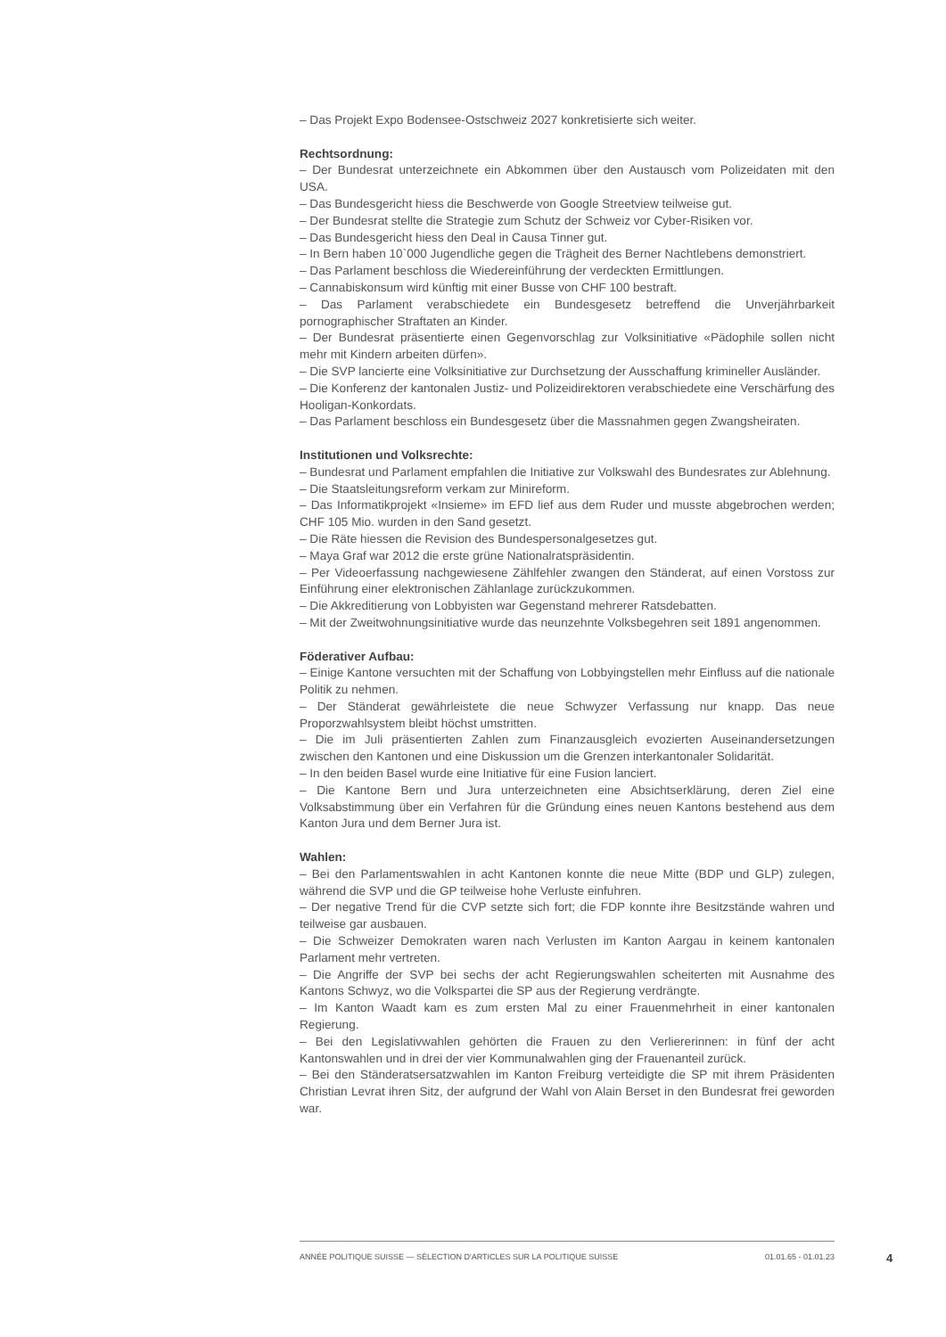– Das Projekt Expo Bodensee-Ostschweiz 2027 konkretisierte sich weiter.
Rechtsordnung:
– Der Bundesrat unterzeichnete ein Abkommen über den Austausch vom Polizeidaten mit den USA.
– Das Bundesgericht hiess die Beschwerde von Google Streetview teilweise gut.
– Der Bundesrat stellte die Strategie zum Schutz der Schweiz vor Cyber-Risiken vor.
– Das Bundesgericht hiess den Deal in Causa Tinner gut.
– In Bern haben 10`000 Jugendliche gegen die Trägheit des Berner Nachtlebens demonstriert.
– Das Parlament beschloss die Wiedereinführung der verdeckten Ermittlungen.
– Cannabiskonsum wird künftig mit einer Busse von CHF 100 bestraft.
– Das Parlament verabschiedete ein Bundesgesetz betreffend die Unverjährbarkeit pornographischer Straftaten an Kinder.
– Der Bundesrat präsentierte einen Gegenvorschlag zur Volksinitiative «Pädophile sollen nicht mehr mit Kindern arbeiten dürfen».
– Die SVP lancierte eine Volksinitiative zur Durchsetzung der Ausschaffung krimineller Ausländer.
– Die Konferenz der kantonalen Justiz- und Polizeidirektoren verabschiedete eine Verschärfung des Hooligan-Konkordats.
– Das Parlament beschloss ein Bundesgesetz über die Massnahmen gegen Zwangsheiraten.
Institutionen und Volksrechte:
– Bundesrat und Parlament empfahlen die Initiative zur Volkswahl des Bundesrates zur Ablehnung.
– Die Staatsleitungsreform verkam zur Minireform.
– Das Informatikprojekt «Insieme» im EFD lief aus dem Ruder und musste abgebrochen werden; CHF 105 Mio. wurden in den Sand gesetzt.
– Die Räte hiessen die Revision des Bundespersonalgesetzes gut.
– Maya Graf war 2012 die erste grüne Nationalratspräsidentin.
– Per Videoerfassung nachgewiesene Zählfehler zwangen den Ständerat, auf einen Vorstoss zur Einführung einer elektronischen Zählanlage zurückzukommen.
– Die Akkreditierung von Lobbyisten war Gegenstand mehrerer Ratsdebatten.
– Mit der Zweitwohnungsinitiative wurde das neunzehnte Volksbegehren seit 1891 angenommen.
Föderativer Aufbau:
– Einige Kantone versuchten mit der Schaffung von Lobbyingstellen mehr Einfluss auf die nationale Politik zu nehmen.
– Der Ständerat gewährleistete die neue Schwyzer Verfassung nur knapp. Das neue Proporzwahlsystem bleibt höchst umstritten.
– Die im Juli präsentierten Zahlen zum Finanzausgleich evozierten Auseinandersetzungen zwischen den Kantonen und eine Diskussion um die Grenzen interkantonaler Solidarität.
– In den beiden Basel wurde eine Initiative für eine Fusion lanciert.
– Die Kantone Bern und Jura unterzeichneten eine Absichtserklärung, deren Ziel eine Volksabstimmung über ein Verfahren für die Gründung eines neuen Kantons bestehend aus dem Kanton Jura und dem Berner Jura ist.
Wahlen:
– Bei den Parlamentswahlen in acht Kantonen konnte die neue Mitte (BDP und GLP) zulegen, während die SVP und die GP teilweise hohe Verluste einfuhren.
– Der negative Trend für die CVP setzte sich fort; die FDP konnte ihre Besitzstände wahren und teilweise gar ausbauen.
– Die Schweizer Demokraten waren nach Verlusten im Kanton Aargau in keinem kantonalen Parlament mehr vertreten.
– Die Angriffe der SVP bei sechs der acht Regierungswahlen scheiterten mit Ausnahme des Kantons Schwyz, wo die Volkspartei die SP aus der Regierung verdrängte.
– Im Kanton Waadt kam es zum ersten Mal zu einer Frauenmehrheit in einer kantonalen Regierung.
– Bei den Legislativwahlen gehörten die Frauen zu den Verliererinnen: in fünf der acht Kantonswahlen und in drei der vier Kommunalwahlen ging der Frauenanteil zurück.
– Bei den Ständeratsersatzwahlen im Kanton Freiburg verteidigte die SP mit ihrem Präsidenten Christian Levrat ihren Sitz, der aufgrund der Wahl von Alain Berset in den Bundesrat frei geworden war.
ANNÉE POLITIQUE SUISSE — SÉLECTION D'ARTICLES SUR LA POLITIQUE SUISSE 01.01.65 - 01.01.23
4